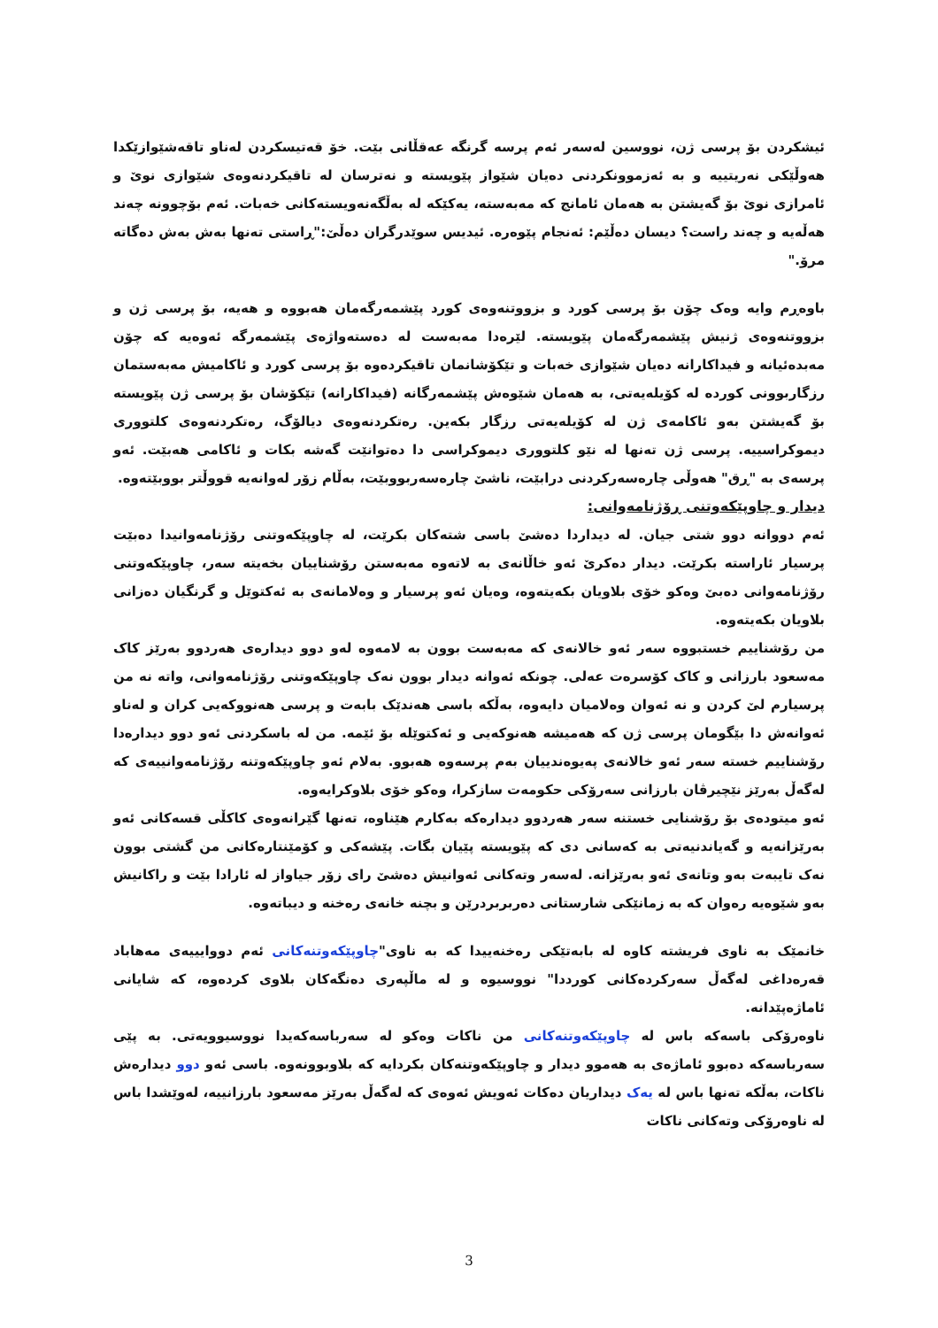ئیشکردن بۆ پرسی ژن، نووسین لەسەر ئەم پرسە گرنگە عەقڵانی بێت. خۆ قەتیسکردن لەناو تاقەشێوازێکدا هەوڵێکی نەریتییە و بە ئەزموونکردنی دەیان شێواز پێویستە و نەترسان لە تاقیکردنەوەی شێوازی نوێ و ئامرازی نوێ بۆ گەیشتن بە هەمان ئامانج کە مەبەستە، یەکێکە لە بەڵگەنەویستەکانی خەبات. ئەم بۆچوونە چەند هەڵەیە و چەند راست؟ دیسان دەڵێم: ئەنجام پێوەرە. ئیدیس سوێدرگران دەڵێ:"ڕاستی تەنها بەش بەش دەگاتە مرۆ."
باوەڕم وایە وەک چۆن بۆ پرسی کورد و بزووتنەوەی کورد پێشمەرگەمان هەبووە و هەیە، بۆ پرسی ژن و بزووتنەوەی ژنیش پێشمەرگەمان پێویستە. لێرەدا مەبەست لە دەستەواژەی پێشمەرگە ئەوەیە کە چۆن مەبدەئیانە و فیداکارانە دەیان شێوازی خەبات و تێکۆشانمان تاقیکردەوە بۆ پرسی کورد و ئاکامیش مەبەستمان رزگاربوونی کوردە لە کۆیلەیەتی، بە هەمان شێوەش پێشمەرگانە (فیداکارانە) تێکۆشان بۆ پرسی ژن پێویستە بۆ گەیشتن بەو ئاکامەی ژن لە کۆیلەیەتی رزگار بکەین. رەتکردنەوەی دیالۆگ، رەتکردنەوەی کلتووری دیموکراسییە. پرسی ژن تەنها لە نێو کلتووری دیموکراسی دا دەتوانێت گەشە بکات و ئاکامی هەبێت. ئەو پرسەی بە "ڕق" هەوڵی چارەسەرکردنی درابێت، ناشێ چارەسەربووبێت، بەڵام زۆر لەوانەیە قووڵتر بووبێتەوە.
دیدار و چاوپێکەوتنی ڕۆژنامەوانی:
ئەم دووانە دوو شتی جیان. لە دیداردا دەشێ باسی شتەکان بکرێت، لە چاوپێکەوتنی رۆژنامەوانیدا دەبێت پرسیار ئاراستە بکرێت. دیدار دەکرێ ئەو خاڵانەی بە لاتەوە مەبەستن رۆشناییان بخەیتە سەر، چاوپێکەوتنی رۆژنامەوانی دەبێ وەکو خۆی بلاویان بکەیتەوە، وەیان ئەو پرسیار و وەلامانەی بە ئەکتوێل و گرنگیان دەزانی بلاویان بکەیتەوە.
من رۆشناییم خستبووە سەر ئەو خالانەی کە مەبەست بوون بە لامەوە لەو دوو دیدارەی هەردوو بەرێز کاک مەسعود بارزانی و کاک کۆسرەت عەلی. چونکە ئەوانە دیدار بوون نەک چاوپێکەوتنی رۆژنامەوانی، واتە نە من پرسیارم لێ کردن و نە ئەوان وەلامیان دایەوە، بەڵکە باسی هەندێک بابەت و پرسی هەنووکەیی کران و لەناو ئەوانەش دا بێگومان پرسی ژن کە هەمیشە هەنوکەیی و ئەکتوێلە بۆ ئێمە. من لە باسکردنی ئەو دوو دیدارەدا رۆشناییم خستە سەر ئەو خالانەی پەیوەندییان بەم پرسەوە هەبوو. بەلام ئەو چاوپێکەوتنە رۆژنامەوانییەی کە لەگەڵ بەرێز نێچیرڤان بارزانی سەرۆکی حکومەت سازکرا، وەکو خۆی بلاوکرایەوە.
ئەو میتودەی بۆ رۆشنایی خستنە سەر هەردوو دیدارەکە بەکارم هێناوە، تەنها گێرانەوەی کاکڵی قسەکانی ئەو بەرێزانەیە و گەیاندنیەتی بە کەسانی دی کە پێویستە پێیان بگات. پێشەکی و کۆمێنتارەکانی من گشتی بوون نەک تایبەت بەو وتانەی ئەو بەرێزانە. لەسەر وتەکانی ئەوانیش دەشێ رای زۆر جیاواز لە ئارادا بێت و راکانیش بەو شێوەیە رەوان کە بە زمانێکی شارستانی دەربربردرێن و بچنە خانەی رەخنە و دیباتەوە.
خانمێک بە ناوی فریشتە کاوە لە بابەتێکی رەخنەییدا کە بە ناوی"چاوپێکەوتنەکانی ئەم دووایییەی مەهاباد قەرەداغی لەگەڵ سەرکردەکانی کورددا" نووسیوە و لە ماڵپەری دەنگەکان بلاوی کردەوە، کە شایانی ئاماژەپێدانە.
ناوەرۆکی باسەکە باس لە چاوپێکەوتنەکانی من ناکات وەکو لە سەرباسەکەیدا نووسیوویەتی. بە پێی سەرباسەکە دەبوو ئاماژەی بە هەموو دیدار و چاوپێکەوتنەکان بکردایە کە بلاوبوونەوە. باسی ئەو دوو دیدارەش ناکات، بەڵکە تەنها باس لە یەک دیداریان دەکات ئەویش ئەوەی کە لەگەڵ بەرێز مەسعود بارزانییە، لەوێشدا باس لە ناوەرۆکی وتەکانی ناکات
3